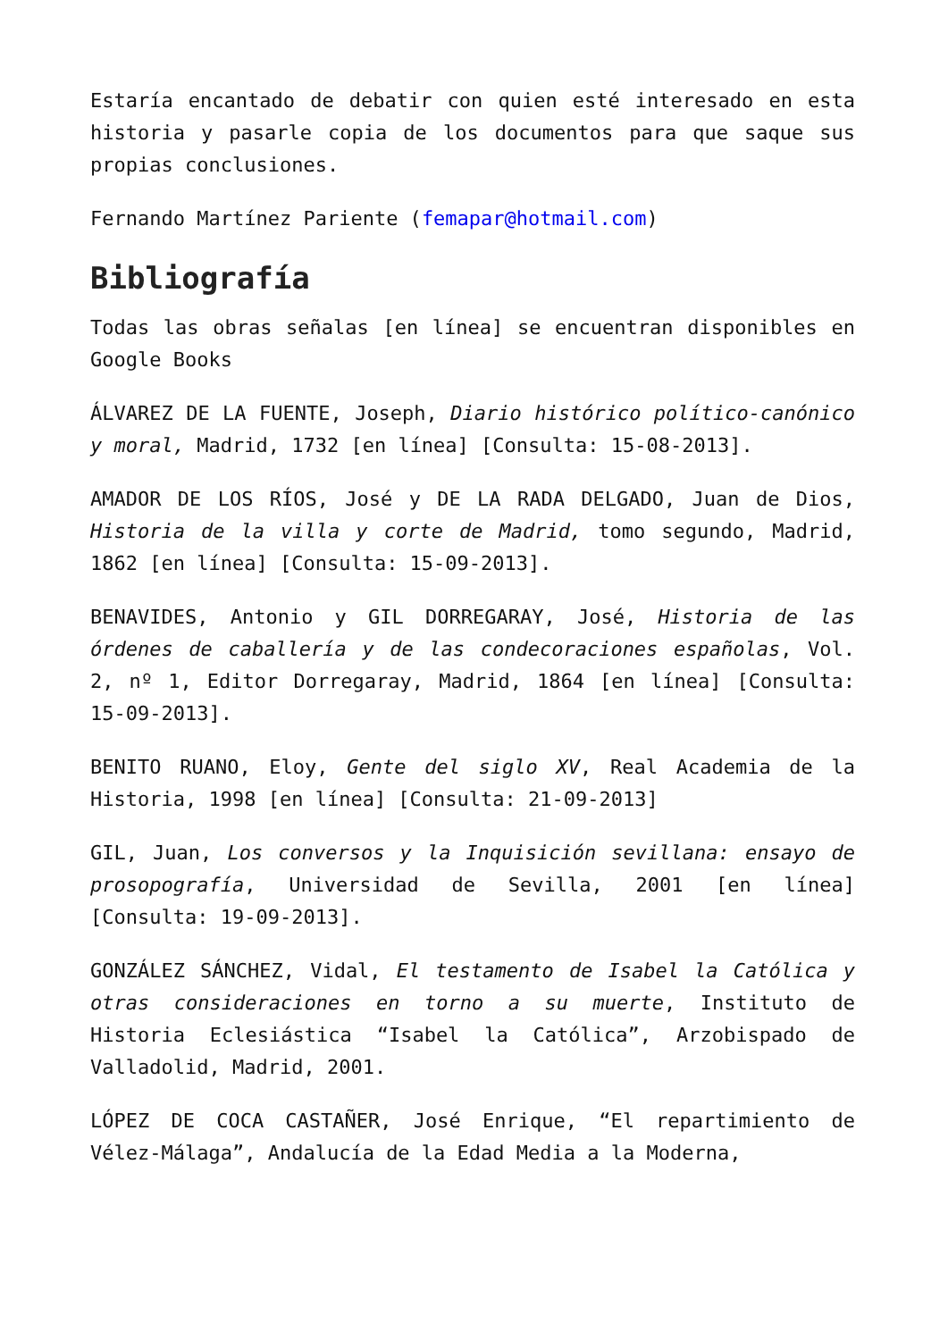Estaría encantado de debatir con quien esté interesado en esta historia y pasarle copia de los documentos para que saque sus propias conclusiones.
Fernando Martínez Pariente (femapar@hotmail.com)
Bibliografía
Todas las obras señalas [en línea] se encuentran disponibles en Google Books
ÁLVAREZ DE LA FUENTE, Joseph, Diario histórico político-canónico y moral, Madrid, 1732 [en línea] [Consulta: 15-08-2013].
AMADOR DE LOS RÍOS, José y DE LA RADA DELGADO, Juan de Dios, Historia de la villa y corte de Madrid, tomo segundo, Madrid, 1862 [en línea] [Consulta: 15-09-2013].
BENAVIDES, Antonio y GIL DORREGARAY, José, Historia de las órdenes de caballería y de las condecoraciones españolas, Vol. 2, nº 1, Editor Dorregaray, Madrid, 1864 [en línea] [Consulta: 15-09-2013].
BENITO RUANO, Eloy, Gente del siglo XV, Real Academia de la Historia, 1998 [en línea] [Consulta: 21-09-2013]
GIL, Juan, Los conversos y la Inquisición sevillana: ensayo de prosopografía, Universidad de Sevilla, 2001 [en línea] [Consulta: 19-09-2013].
GONZÁLEZ SÁNCHEZ, Vidal, El testamento de Isabel la Católica y otras consideraciones en torno a su muerte, Instituto de Historia Eclesiástica “Isabel la Católica”, Arzobispado de Valladolid, Madrid, 2001.
LÓPEZ DE COCA CASTAÑER, José Enrique, “El repartimiento de Vélez-Málaga”, Andalucía de la Edad Media a la Moderna,